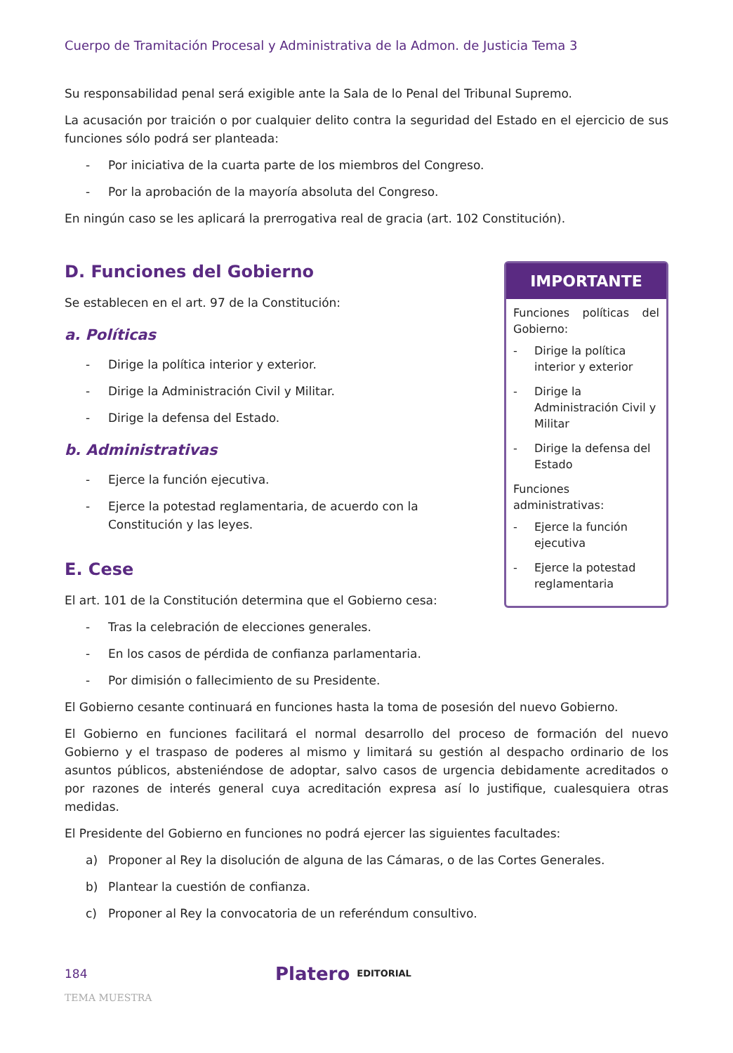Cuerpo de Tramitación Procesal y Administrativa de la Admon. de Justicia Tema 3
Su responsabilidad penal será exigible ante la Sala de lo Penal del Tribunal Supremo.
La acusación por traición o por cualquier delito contra la seguridad del Estado en el ejercicio de sus funciones sólo podrá ser planteada:
- Por iniciativa de la cuarta parte de los miembros del Congreso.
- Por la aprobación de la mayoría absoluta del Congreso.
En ningún caso se les aplicará la prerrogativa real de gracia (art. 102 Constitución).
D. Funciones del Gobierno
Se establecen en el art. 97 de la Constitución:
a. Políticas
- Dirige la política interior y exterior.
- Dirige la Administración Civil y Militar.
- Dirige la defensa del Estado.
b. Administrativas
- Ejerce la función ejecutiva.
- Ejerce la potestad reglamentaria, de acuerdo con la Constitución y las leyes.
E. Cese
El art. 101 de la Constitución determina que el Gobierno cesa:
IMPORTANTE
Funciones políticas del Gobierno:
- Dirige la política interior y exterior
- Dirige la Administración Civil y Militar
- Dirige la defensa del Estado
Funciones administrativas:
- Ejerce la función ejecutiva
- Ejerce la potestad reglamentaria
- Tras la celebración de elecciones generales.
- En los casos de pérdida de confianza parlamentaria.
- Por dimisión o fallecimiento de su Presidente.
El Gobierno cesante continuará en funciones hasta la toma de posesión del nuevo Gobierno.
El Gobierno en funciones facilitará el normal desarrollo del proceso de formación del nuevo Gobierno y el traspaso de poderes al mismo y limitará su gestión al despacho ordinario de los asuntos públicos, absteniéndose de adoptar, salvo casos de urgencia debidamente acreditados o por razones de interés general cuya acreditación expresa así lo justifique, cualesquiera otras medidas.
El Presidente del Gobierno en funciones no podrá ejercer las siguientes facultades:
a) Proponer al Rey la disolución de alguna de las Cámaras, o de las Cortes Generales.
b) Plantear la cuestión de confianza.
c) Proponer al Rey la convocatoria de un referéndum consultivo.
184 Platero EDITORIAL
TEMA MUESTRA